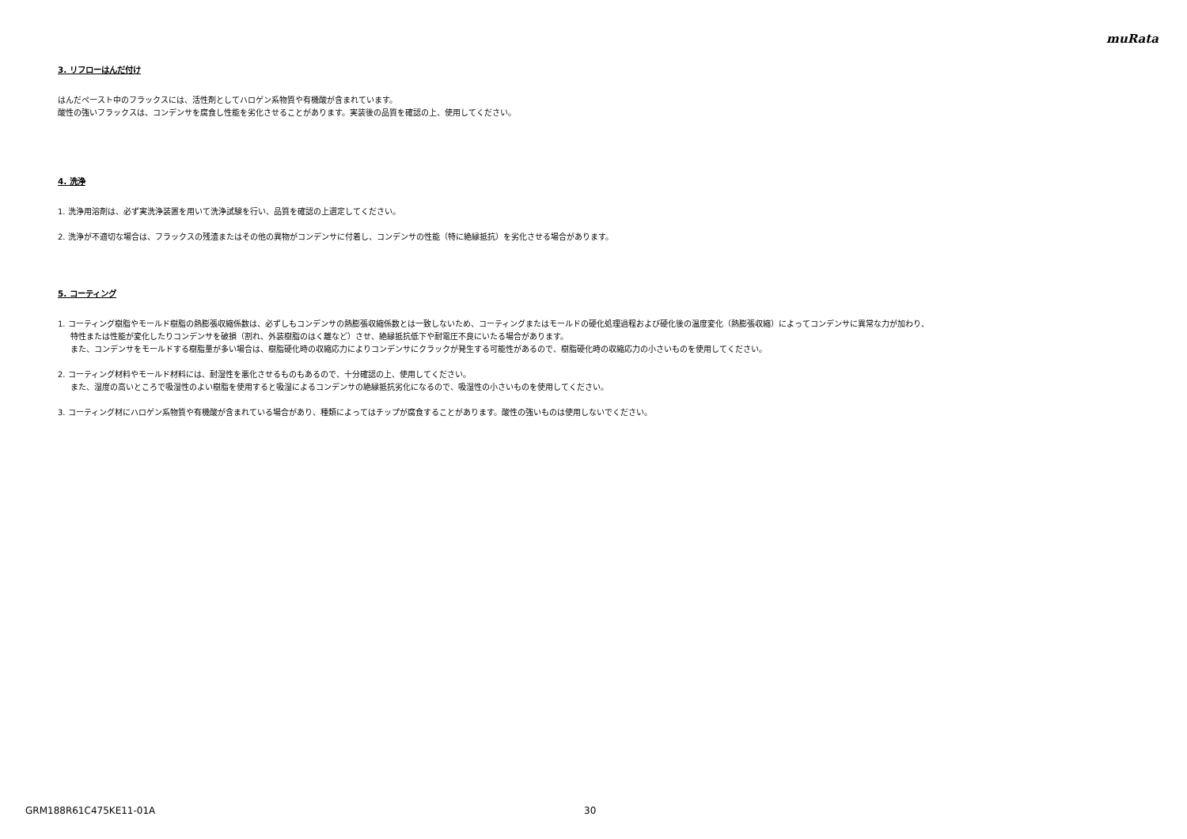muRata
3. リフローはんだ付け
はんだペースト中のフラックスには、活性剤としてハロゲン系物質や有機酸が含まれています。
酸性の強いフラックスは、コンデンサを腐食し性能を劣化させることがあります。実装後の品質を確認の上、使用してください。
4. 洗浄
1. 洗浄用溶剤は、必ず実洗浄装置を用いて洗浄試験を行い、品質を確認の上選定してください。
2. 洗浄が不適切な場合は、フラックスの残渣またはその他の異物がコンデンサに付着し、コンデンサの性能（特に絶縁抵抗）を劣化させる場合があります。
5. コーティング
1. コーティング樹脂やモールド樹脂の熱膨張収縮係数は、必ずしもコンデンサの熱膨張収縮係数とは一致しないため、コーティングまたはモールドの硬化処理過程および硬化後の温度変化（熱膨張収縮）によってコンデンサに異常な力が加わり、
特性または性能が変化したりコンデンサを破損（割れ、外装樹脂のはく離など）させ、絶縁抵抗低下や耐電圧不良にいたる場合があります。
また、コンデンサをモールドする樹脂量が多い場合は、樹脂硬化時の収縮応力によりコンデンサにクラックが発生する可能性があるので、樹脂硬化時の収縮応力の小さいものを使用してください。
2. コーティング材料やモールド材料には、耐湿性を悪化させるものもあるので、十分確認の上、使用してください。
また、湿度の高いところで吸湿性のよい樹脂を使用すると吸湿によるコンデンサの絶縁抵抗劣化になるので、吸湿性の小さいものを使用してください。
3. コーティング材にハロゲン系物質や有機酸が含まれている場合があり、種類によってはチップが腐食することがあります。酸性の強いものは使用しないでください。
GRM188R61C475KE11-01A 30